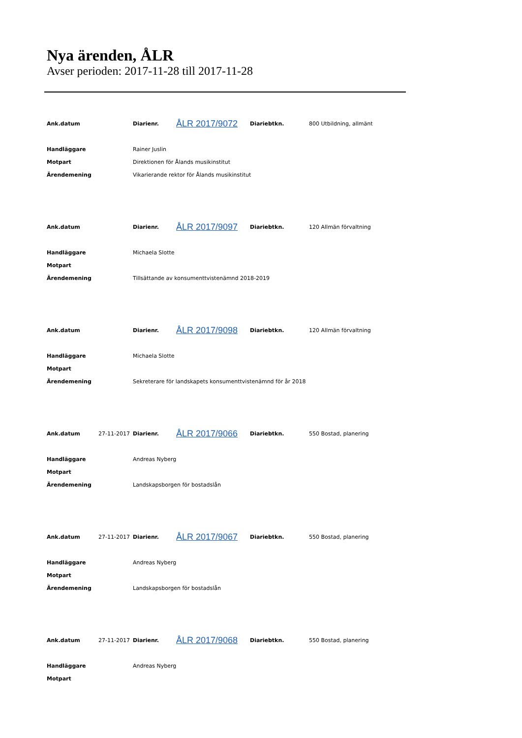Nya ärenden, ÅLR
Avser perioden: 2017-11-28 till 2017-11-28
| Ank.datum | | Diarienr. | ÅLR 2017/9072 | Diariebtkn. | 800 Utbildning, allmänt |
| Handläggare | | Rainer Juslin | | | |
| Motpart | | Direktionen för Ålands musikinstitut | | | |
| Ärendemening | | Vikarierande rektor för Ålands musikinstitut | | | |
| Ank.datum | | Diarienr. | ÅLR 2017/9097 | Diariebtkn. | 120 Allmän förvaltning |
| Handläggare | | Michaela Slotte | | | |
| Motpart | | | | | |
| Ärendemening | | Tillsättande av konsumenttvistenämnd 2018-2019 | | | |
| Ank.datum | | Diarienr. | ÅLR 2017/9098 | Diariebtkn. | 120 Allmän förvaltning |
| Handläggare | | Michaela Slotte | | | |
| Motpart | | | | | |
| Ärendemening | | Sekreterare för landskapets konsumenttvistenämnd för år 2018 | | | |
| Ank.datum | 27-11-2017 | Diarienr. | ÅLR 2017/9066 | Diariebtkn. | 550 Bostad, planering |
| Handläggare | | Andreas Nyberg | | | |
| Motpart | | | | | |
| Ärendemening | | Landskapsborgen för bostadslån | | | |
| Ank.datum | 27-11-2017 | Diarienr. | ÅLR 2017/9067 | Diariebtkn. | 550 Bostad, planering |
| Handläggare | | Andreas Nyberg | | | |
| Motpart | | | | | |
| Ärendemening | | Landskapsborgen för bostadslån | | | |
| Ank.datum | 27-11-2017 | Diarienr. | ÅLR 2017/9068 | Diariebtkn. | 550 Bostad, planering |
| Handläggare | | Andreas Nyberg | | | |
| Motpart | | | | | |